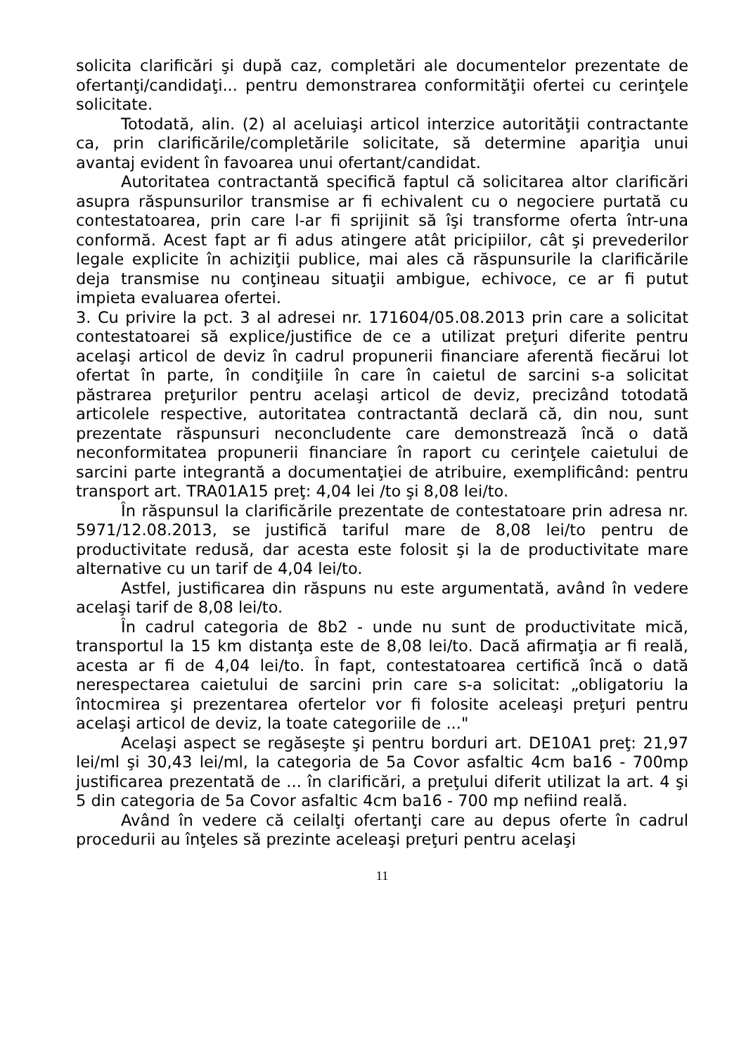solicita clarificări şi după caz, completări ale documentelor prezentate de ofertanţi/candidaţi... pentru demonstrarea conformităţii ofertei cu cerinţele solicitate.
Totodată, alin. (2) al aceluiaşi articol interzice autorităţii contractante ca, prin clarificările/completările solicitate, să determine apariţia unui avantaj evident în favoarea unui ofertant/candidat.
Autoritatea contractantă specifică faptul că solicitarea altor clarificări asupra răspunsurilor transmise ar fi echivalent cu o negociere purtată cu contestatoarea, prin care l-ar fi sprijinit să îşi transforme oferta într-una conformă. Acest fapt ar fi adus atingere atât pricipiilor, cât şi prevederilor legale explicite în achiziţii publice, mai ales că răspunsurile la clarificările deja transmise nu conţineau situaţii ambigue, echivoce, ce ar fi putut impieta evaluarea ofertei.
3. Cu privire la pct. 3 al adresei nr. 171604/05.08.2013 prin care a solicitat contestatoarei să explice/justifice de ce a utilizat preţuri diferite pentru acelaşi articol de deviz în cadrul propunerii financiare aferentă fiecărui lot ofertat în parte, în condiţiile în care în caietul de sarcini s-a solicitat păstrarea preţurilor pentru acelaşi articol de deviz, precizând totodată articolele respective, autoritatea contractantă declară că, din nou, sunt prezentate răspunsuri neconcludente care demonstrează încă o dată neconformitatea propunerii financiare în raport cu cerinţele caietului de sarcini parte integrantă a documentaţiei de atribuire, exemplificând: pentru transport art. TRA01A15 preţ: 4,04 lei /to şi 8,08 lei/to.
În răspunsul la clarificările prezentate de contestatoare prin adresa nr. 5971/12.08.2013, se justifică tariful mare de 8,08 lei/to pentru de productivitate redusă, dar acesta este folosit şi la de productivitate mare alternative cu un tarif de 4,04 lei/to.
Astfel, justificarea din răspuns nu este argumentată, având în vedere acelaşi tarif de 8,08 lei/to.
În cadrul categoria de 8b2 - unde nu sunt de productivitate mică, transportul la 15 km distanţa este de 8,08 lei/to. Dacă afirmaţia ar fi reală, acesta ar fi de 4,04 lei/to. În fapt, contestatoarea certifică încă o dată nerespectarea caietului de sarcini prin care s-a solicitat: „obligatoriu la întocmirea şi prezentarea ofertelor vor fi folosite aceleaşi preţuri pentru acelaşi articol de deviz, la toate categoriile de ..."
Acelaşi aspect se regăseşte şi pentru borduri art. DE10A1 preţ: 21,97 lei/ml şi 30,43 lei/ml, la categoria de 5a Covor asfaltic 4cm ba16 - 700mp justificarea prezentată de ... în clarificări, a preţului diferit utilizat la art. 4 şi 5 din categoria de 5a Covor asfaltic 4cm ba16 - 700 mp nefiind reală.
Având în vedere că ceilalţi ofertanţi care au depus oferte în cadrul procedurii au înţeles să prezinte aceleaşi preţuri pentru acelaşi
11